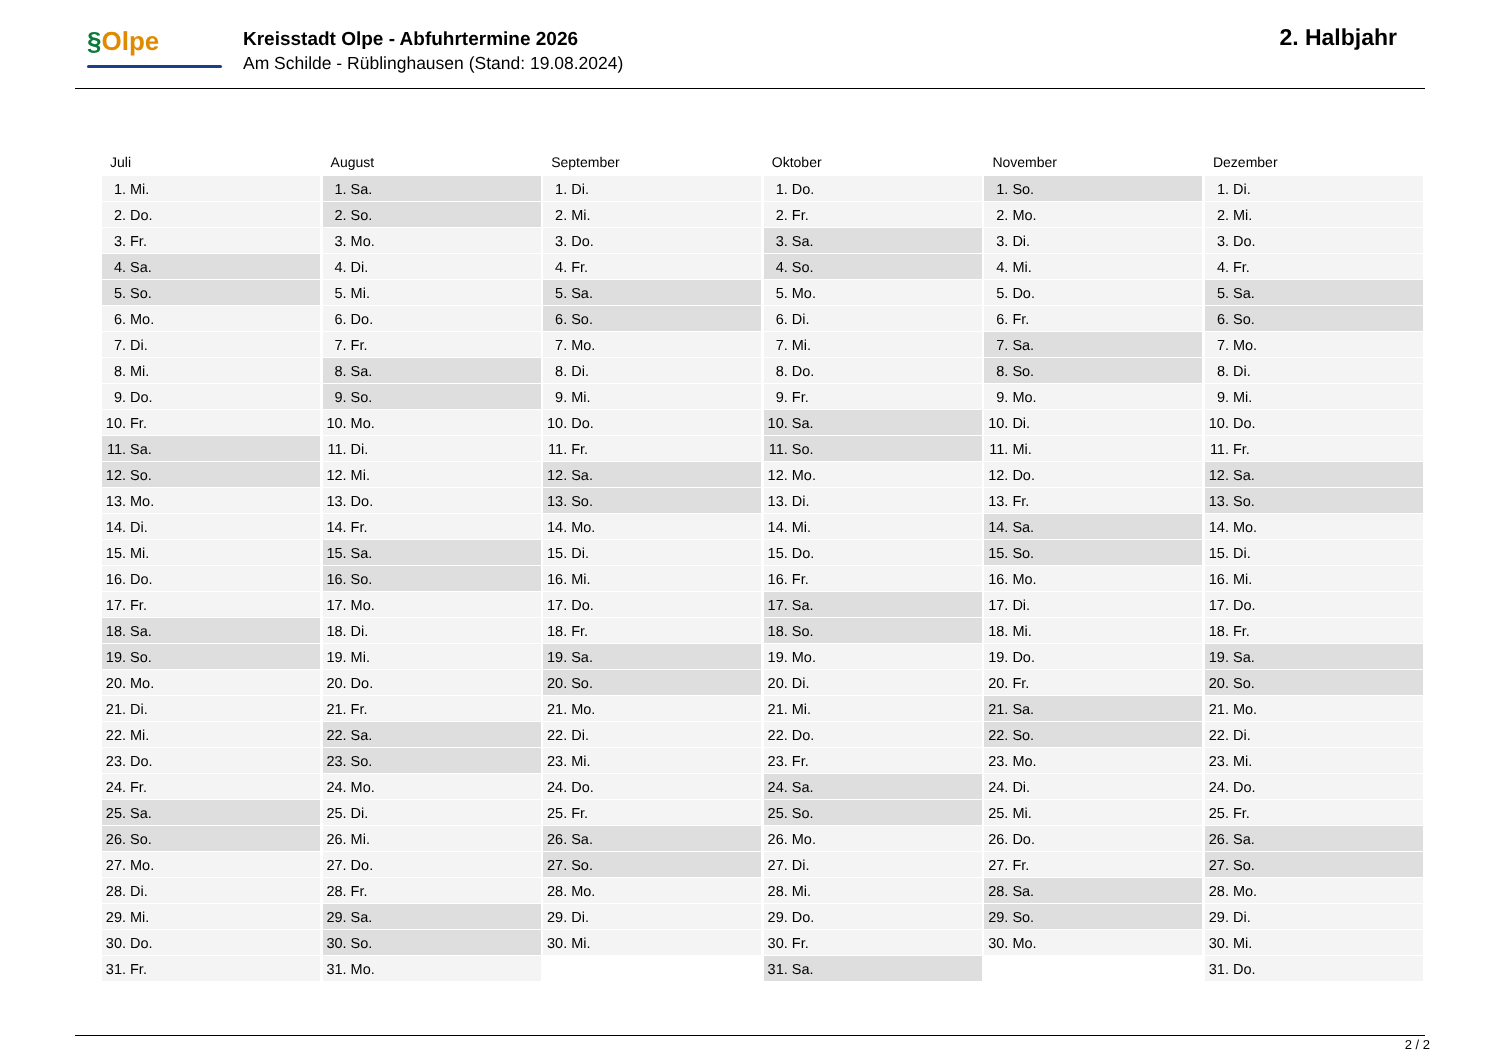§Olpe
Kreisstadt Olpe - Abfuhrtermine 2026
Am Schilde - Rüblinghausen (Stand: 19.08.2024)
2. Halbjahr
Juli
| 1. | Mi. |
| 2. | Do. |
| 3. | Fr. |
| 4. | Sa. |
| 5. | So. |
| 6. | Mo. |
| 7. | Di. |
| 8. | Mi. |
| 9. | Do. |
| 10. | Fr. |
| 11. | Sa. |
| 12. | So. |
| 13. | Mo. |
| 14. | Di. |
| 15. | Mi. |
| 16. | Do. |
| 17. | Fr. |
| 18. | Sa. |
| 19. | So. |
| 20. | Mo. |
| 21. | Di. |
| 22. | Mi. |
| 23. | Do. |
| 24. | Fr. |
| 25. | Sa. |
| 26. | So. |
| 27. | Mo. |
| 28. | Di. |
| 29. | Mi. |
| 30. | Do. |
| 31. | Fr. |
August
| 1. | Sa. |
| 2. | So. |
| 3. | Mo. |
| 4. | Di. |
| 5. | Mi. |
| 6. | Do. |
| 7. | Fr. |
| 8. | Sa. |
| 9. | So. |
| 10. | Mo. |
| 11. | Di. |
| 12. | Mi. |
| 13. | Do. |
| 14. | Fr. |
| 15. | Sa. |
| 16. | So. |
| 17. | Mo. |
| 18. | Di. |
| 19. | Mi. |
| 20. | Do. |
| 21. | Fr. |
| 22. | Sa. |
| 23. | So. |
| 24. | Mo. |
| 25. | Di. |
| 26. | Mi. |
| 27. | Do. |
| 28. | Fr. |
| 29. | Sa. |
| 30. | So. |
| 31. | Mo. |
September
| 1. | Di. |
| 2. | Mi. |
| 3. | Do. |
| 4. | Fr. |
| 5. | Sa. |
| 6. | So. |
| 7. | Mo. |
| 8. | Di. |
| 9. | Mi. |
| 10. | Do. |
| 11. | Fr. |
| 12. | Sa. |
| 13. | So. |
| 14. | Mo. |
| 15. | Di. |
| 16. | Mi. |
| 17. | Do. |
| 18. | Fr. |
| 19. | Sa. |
| 20. | So. |
| 21. | Mo. |
| 22. | Di. |
| 23. | Mi. |
| 24. | Do. |
| 25. | Fr. |
| 26. | Sa. |
| 27. | So. |
| 28. | Mo. |
| 29. | Di. |
| 30. | Mi. |
Oktober
| 1. | Do. |
| 2. | Fr. |
| 3. | Sa. |
| 4. | So. |
| 5. | Mo. |
| 6. | Di. |
| 7. | Mi. |
| 8. | Do. |
| 9. | Fr. |
| 10. | Sa. |
| 11. | So. |
| 12. | Mo. |
| 13. | Di. |
| 14. | Mi. |
| 15. | Do. |
| 16. | Fr. |
| 17. | Sa. |
| 18. | So. |
| 19. | Mo. |
| 20. | Di. |
| 21. | Mi. |
| 22. | Do. |
| 23. | Fr. |
| 24. | Sa. |
| 25. | So. |
| 26. | Mo. |
| 27. | Di. |
| 28. | Mi. |
| 29. | Do. |
| 30. | Fr. |
| 31. | Sa. |
November
| 1. | So. |
| 2. | Mo. |
| 3. | Di. |
| 4. | Mi. |
| 5. | Do. |
| 6. | Fr. |
| 7. | Sa. |
| 8. | So. |
| 9. | Mo. |
| 10. | Di. |
| 11. | Mi. |
| 12. | Do. |
| 13. | Fr. |
| 14. | Sa. |
| 15. | So. |
| 16. | Mo. |
| 17. | Di. |
| 18. | Mi. |
| 19. | Do. |
| 20. | Fr. |
| 21. | Sa. |
| 22. | So. |
| 23. | Mo. |
| 24. | Di. |
| 25. | Mi. |
| 26. | Do. |
| 27. | Fr. |
| 28. | Sa. |
| 29. | So. |
| 30. | Mo. |
Dezember
| 1. | Di. |
| 2. | Mi. |
| 3. | Do. |
| 4. | Fr. |
| 5. | Sa. |
| 6. | So. |
| 7. | Mo. |
| 8. | Di. |
| 9. | Mi. |
| 10. | Do. |
| 11. | Fr. |
| 12. | Sa. |
| 13. | So. |
| 14. | Mo. |
| 15. | Di. |
| 16. | Mi. |
| 17. | Do. |
| 18. | Fr. |
| 19. | Sa. |
| 20. | So. |
| 21. | Mo. |
| 22. | Di. |
| 23. | Mi. |
| 24. | Do. |
| 25. | Fr. |
| 26. | Sa. |
| 27. | So. |
| 28. | Mo. |
| 29. | Di. |
| 30. | Mi. |
| 31. | Do. |
2 / 2